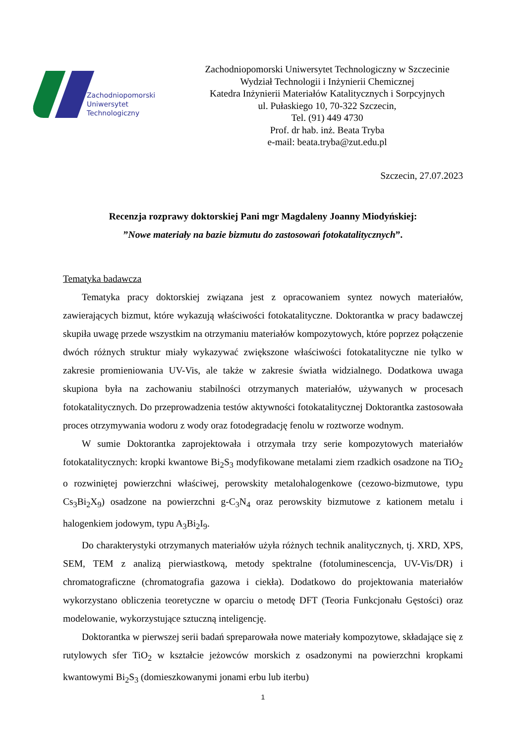Zachodniopomorski
Uniwersytet
Technologiczny
Zachodniopomorski Uniwersytet Technologiczny w Szczecinie
Wydział Technologii i Inżynierii Chemicznej
Katedra Inżynierii Materiałów Katalitycznych i Sorpcyjnych
ul. Pułaskiego 10, 70-322 Szczecin,
Tel. (91) 449 4730
Prof. dr hab. inż. Beata Tryba
e-mail: beata.tryba@zut.edu.pl
Szczecin, 27.07.2023
Recenzja rozprawy doktorskiej Pani mgr Magdaleny Joanny Miodyńskiej:
”Nowe materiały na bazie bizmutu do zastosowań fotokatalitycznych”.
Tematyka badawcza
Tematyka pracy doktorskiej związana jest z opracowaniem syntez nowych materiałów, zawierających bizmut, które wykazują właściwości fotokatalityczne. Doktorantka w pracy badawczej skupiła uwagę przede wszystkim na otrzymaniu materiałów kompozytowych, które poprzez połączenie dwóch różnych struktur miały wykazywać zwiększone właściwości fotokatalityczne nie tylko w zakresie promieniowania UV-Vis, ale także w zakresie światła widzialnego. Dodatkowa uwaga skupiona była na zachowaniu stabilności otrzymanych materiałów, używanych w procesach fotokatalitycznych. Do przeprowadzenia testów aktywności fotokatalitycznej Doktorantka zastosowała proces otrzymywania wodoru z wody oraz fotodegradację fenolu w roztworze wodnym.
W sumie Doktorantka zaprojektowała i otrzymała trzy serie kompozytowych materiałów fotokatalitycznych: kropki kwantowe Bi<sub>2</sub>S<sub>3</sub> modyfikowane metalami ziem rzadkich osadzone na TiO<sub>2</sub> o rozwiniętej powierzchni właściwej, perowskity metalohalogenkowe (cezowo-bizmutowe, typu Cs<sub>3</sub>Bi<sub>2</sub>X<sub>9</sub>) osadzone na powierzchni g-C<sub>3</sub>N<sub>4</sub> oraz perowskity bizmutowe z kationem metalu i halogenkiem jodowym, typu A<sub>3</sub>Bi<sub>2</sub>I<sub>9</sub>.
Do charakterystyki otrzymanych materiałów użyła różnych technik analitycznych, tj. XRD, XPS, SEM, TEM z analizą pierwiastkową, metody spektralne (fotoluminescencja, UV-Vis/DR) i chromatograficzne (chromatografia gazowa i ciekła). Dodatkowo do projektowania materiałów wykorzystano obliczenia teoretyczne w oparciu o metodę DFT (Teoria Funkcjonału Gęstości) oraz modelowanie, wykorzystujące sztuczną inteligencję.
Doktorantka w pierwszej serii badań spreparowała nowe materiały kompozytowe, składające się z rutylowych sfer TiO<sub>2</sub> w kształcie jeżowców morskich z osadzonymi na powierzchni kropkami kwantowymi Bi<sub>2</sub>S<sub>3</sub> (domieszkowanymi jonami erbu lub iterbu)
1